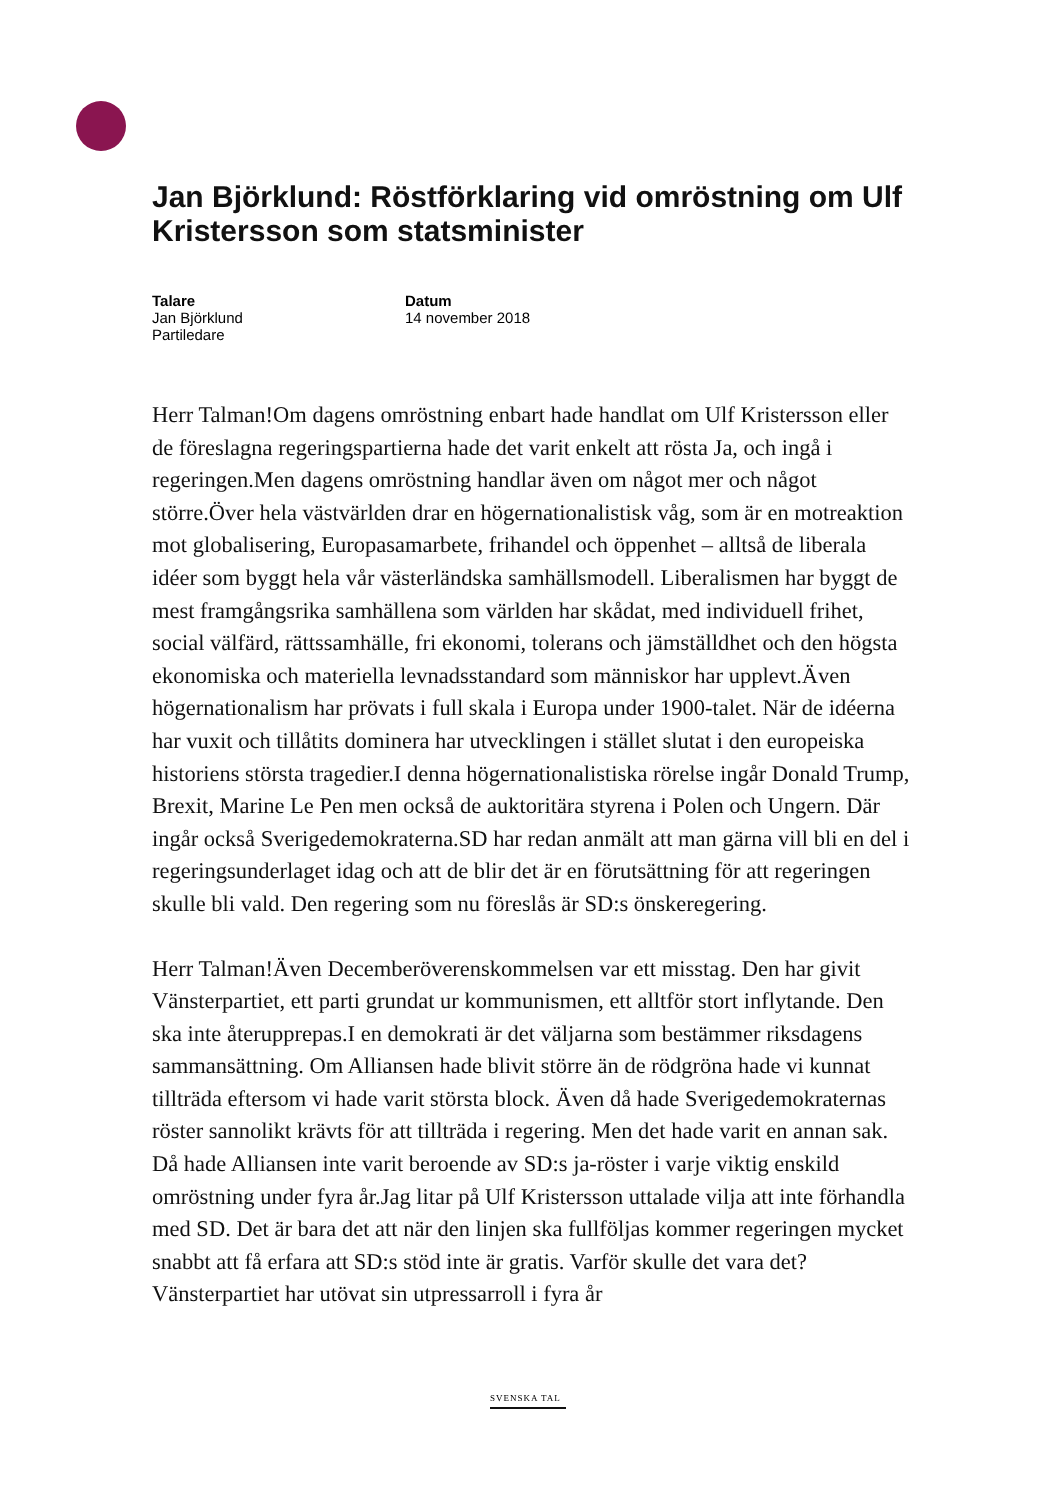Jan Björklund: Röstförklaring vid omröstning om Ulf Kristersson som statsminister
Talare
Jan Björklund
Partiledare
Datum
14 november 2018
Herr Talman!Om dagens omröstning enbart hade handlat om Ulf Kristersson eller de föreslagna regeringspartierna hade det varit enkelt att rösta Ja, och ingå i regeringen.Men dagens omröstning handlar även om något mer och något större.Över hela västvärlden drar en högernationalistisk våg, som är en motreaktion mot globalisering, Europasamarbete, frihandel och öppenhet – alltså de liberala idéer som byggt hela vår västerländska samhällsmodell. Liberalismen har byggt de mest framgångsrika samhällena som världen har skådat, med individuell frihet, social välfärd, rättssamhälle, fri ekonomi, tolerans och jämställdhet och den högsta ekonomiska och materiella levnadsstandard som människor har upplevt.Även högernationalism har prövats i full skala i Europa under 1900-talet. När de idéerna har vuxit och tillåtits dominera har utvecklingen i stället slutat i den europeiska historiens största tragedier.I denna högernationalistiska rörelse ingår Donald Trump, Brexit, Marine Le Pen men också de auktoritära styrena i Polen och Ungern. Där ingår också Sverigedemokraterna.SD har redan anmält att man gärna vill bli en del i regeringsunderlaget idag och att de blir det är en förutsättning för att regeringen skulle bli vald. Den regering som nu föreslås är SD:s önskeregering.
Herr Talman!Även Decemberöverenskommelsen var ett misstag. Den har givit Vänsterpartiet, ett parti grundat ur kommunismen, ett alltför stort inflytande. Den ska inte återupprepas.I en demokrati är det väljarna som bestämmer riksdagens sammansättning. Om Alliansen hade blivit större än de rödgröna hade vi kunnat tillträda eftersom vi hade varit största block. Även då hade Sverigedemokraternas röster sannolikt krävts för att tillträda i regering. Men det hade varit en annan sak. Då hade Alliansen inte varit beroende av SD:s ja-röster i varje viktig enskild omröstning under fyra år.Jag litar på Ulf Kristersson uttalade vilja att inte förhandla med SD. Det är bara det att när den linjen ska fullföljas kommer regeringen mycket snabbt att få erfara att SD:s stöd inte är gratis. Varför skulle det vara det? Vänsterpartiet har utövat sin utpressarroll i fyra år
SVENSKA TAL